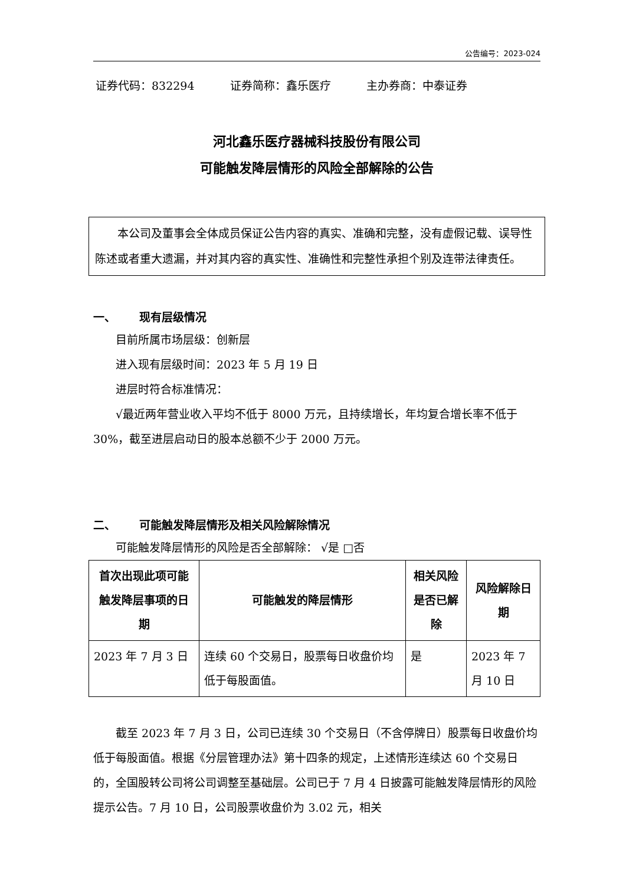公告编号：2023-024
证券代码：832294 证券简称：鑫乐医疗 主办券商：中泰证券
河北鑫乐医疗器械科技股份有限公司
可能触发降层情形的风险全部解除的公告
本公司及董事会全体成员保证公告内容的真实、准确和完整，没有虚假记载、误导性陈述或者重大遗漏，并对其内容的真实性、准确性和完整性承担个别及连带法律责任。
一、 现有层级情况
目前所属市场层级：创新层
进入现有层级时间：2023 年 5 月 19 日
进层时符合标准情况：
√最近两年营业收入平均不低于 8000 万元，且持续增长，年均复合增长率不低于 30%，截至进层启动日的股本总额不少于 2000 万元。
二、 可能触发降层情形及相关风险解除情况
可能触发降层情形的风险是否全部解除： √是 □否
| 首次出现此项可能触发降层事项的日期 | 可能触发的降层情形 | 相关风险是否已解除 | 风险解除日期 |
| --- | --- | --- | --- |
| 2023 年 7 月 3 日 | 连续 60 个交易日，股票每日收盘价均低于每股面值。 | 是 | 2023 年 7 月 10 日 |
截至 2023 年 7 月 3 日，公司已连续 30 个交易日（不含停牌日）股票每日收盘价均低于每股面值。根据《分层管理办法》第十四条的规定，上述情形连续达 60 个交易日的，全国股转公司将公司调整至基础层。公司已于 7 月 4 日披露可能触发降层情形的风险提示公告。7 月 10 日，公司股票收盘价为 3.02 元，相关